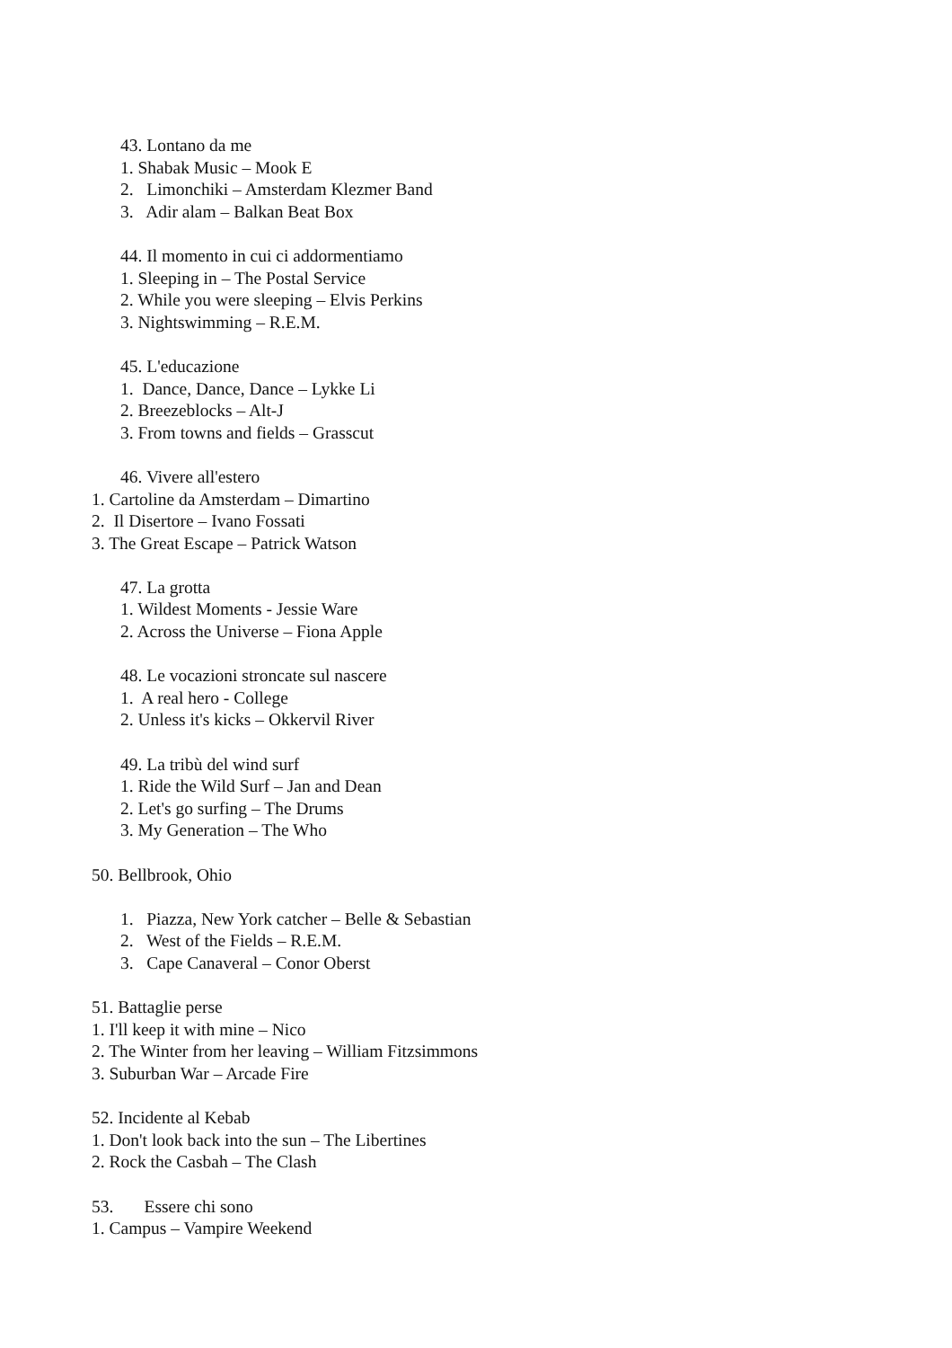43. Lontano da me
1. Shabak Music – Mook E
2. Limonchiki – Amsterdam Klezmer Band
3. Adir alam – Balkan Beat Box
44. Il momento in cui ci addormentiamo
1. Sleeping in – The Postal Service
2. While you were sleeping – Elvis Perkins
3. Nightswimming – R.E.M.
45. L'educazione
1. Dance, Dance, Dance – Lykke Li
2. Breezeblocks – Alt-J
3. From towns and fields – Grasscut
46. Vivere all'estero
1. Cartoline da Amsterdam – Dimartino
2. Il Disertore – Ivano Fossati
3. The Great Escape – Patrick Watson
47. La grotta
1. Wildest Moments - Jessie Ware
2. Across the Universe – Fiona Apple
48. Le vocazioni stroncate sul nascere
1. A real hero - College
2. Unless it's kicks – Okkervil River
49. La tribù del wind surf
1. Ride the Wild Surf – Jan and Dean
2. Let's go surfing – The Drums
3. My Generation – The Who
50. Bellbrook, Ohio
1. Piazza, New York catcher – Belle & Sebastian
2. West of the Fields – R.E.M.
3. Cape Canaveral – Conor Oberst
51. Battaglie perse
1. I'll keep it with mine – Nico
2. The Winter from her leaving – William Fitzsimmons
3. Suburban War – Arcade Fire
52. Incidente al Kebab
1. Don't look back into the sun – The Libertines
2. Rock the Casbah – The Clash
53. Essere chi sono
1. Campus – Vampire Weekend